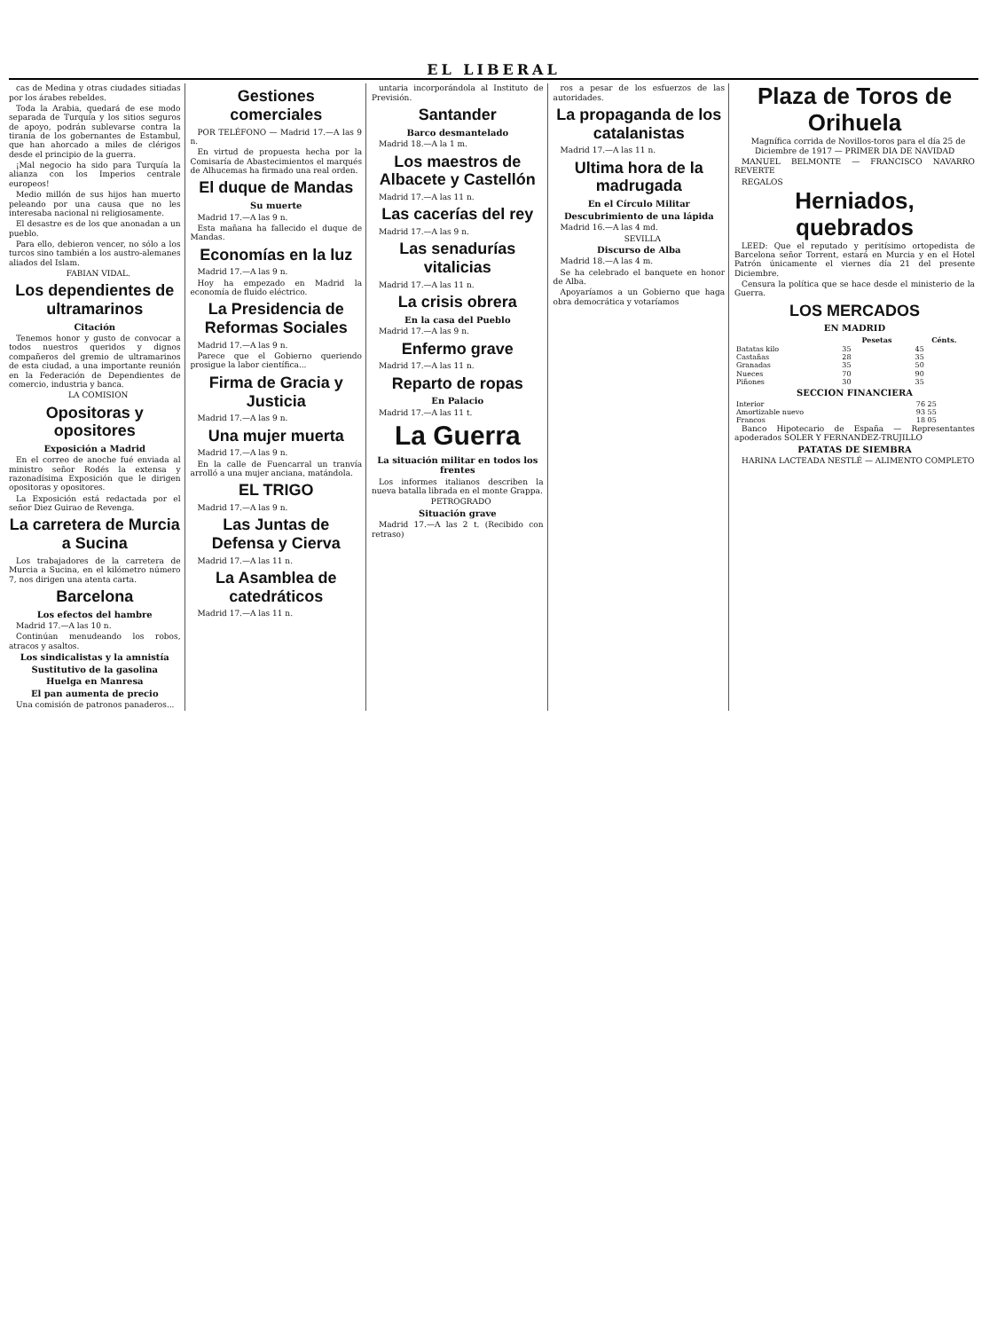EL LIBERAL
cas de Medina y otras ciudades sitiadas por los árabes rebeldes.
Toda la Arabia, quedará de ese modo separada de Turquía y los sitios seguros de apoyo, podrán sublevarse contra la tiranía de los gobernantes de Estambul, que han ahorcado a miles de clérigos desde el principio de la guerra.
¡Mal negocio ha sido para Turquía la alianza con los Imperios centrale europeos!
Medio millón de sus hijos han muerto peleando por una causa que no les interesaba nacional ni religiosamente.
El desastre es de los que anonadan a un pueblo.
Para ello, debieron vencer, no sólo a los turcos sino también a los austro-alemanes aliados del Islam.
FABIAN VIDAL.
Los dependientes de ultramarinos
Citación
Tenemos honor y gusto de convocar a todos nuestros queridos y dignos compañeros del gremio de ultramarinos de esta ciudad, a una importante reunión en la Federación de Dependientes de comercio, industria y banca.
LA COMISION
Opositoras y opositores
Exposición a Madrid
En el correo de anoche fué enviada al ministro señor Rodés la extensa y razonadísima Exposición que le dirigen opositoras y opositores.
La Exposición está redactada por el señor Diez Guirao de Revenga.
La carretera de Murcia a Sucina
Los trabajadores de la carretera de Murcia a Sucina, en el kilómetro número 7, nos dirigen una atenta carta.
Barcelona
Los efectos del hambre
Madrid 17.—A las 10 n.
Continúan menudeando los robos, atracos y asaltos.
Los sindicalistas y la amnistía
Sustitutivo de la gasolina
Huelga en Manresa
El pan aumenta de precio
Una comisión de patronos panaderos...
Gestiones comerciales
POR TELÉFONO — Madrid 17.—A las 9 n.
En virtud de propuesta hecha por la Comisaría de Abastecimientos el marqués de Alhucemas ha firmado una real orden.
El duque de Mandas
Su muerte
Madrid 17.—A las 9 n.
Esta mañana ha fallecido el duque de Mandas.
Economías en la luz
Madrid 17.—A las 9 n.
Hoy ha empezado en Madrid la economía de fluido eléctrico.
La Presidencia de Reformas Sociales
Madrid 17.—A las 9 n.
Parece que el Gobierno queriendo prosigue la labor científica...
Firma de Gracia y Justicia
Madrid 17.—A las 9 n.
Una mujer muerta
Madrid 17.—A las 9 n.
En la calle de Fuencarral un tranvía arrolló a una mujer anciana, matándola.
EL TRIGO
Madrid 17.—A las 9 n.
Las Juntas de Defensa y Cierva
Madrid 17.—A las 11 n.
La Asamblea de catedráticos
Madrid 17.—A las 11 n.
untaria incorporándola al Instituto de Previsión.
Santander
Barco desmantelado
Madrid 18.—A la 1 m.
Los maestros de Albacete y Castellón
Madrid 17.—A las 11 n.
Las cacerías del rey
Madrid 17.—A las 9 n.
Las senadurías vitalicias
Madrid 17.—A las 11 n.
La crisis obrera
En la casa del Pueblo
Madrid 17.—A las 9 n.
Enfermo grave
Madrid 17.—A las 11 n.
Reparto de ropas
En Palacio
Madrid 17.—A las 11 t.
La Guerra
La situación militar en todos los frentes
Los informes italianos describen la nueva batalla librada en el monte Grappa.
PETROGRADO
Situación grave
Madrid 17.—A las 2 t. (Recibido con retraso)
ros a pesar de los esfuerzos de las autoridades.
La propaganda de los catalanistas
Madrid 17.—A las 11 n.
Ultima hora de la madrugada
En el Círculo Militar
Descubrimiento de una lápida
Madrid 16.—A las 4 md.
SEVILLA
Discurso de Alba
Madrid 18.—A las 4 m.
Se ha celebrado el banquete en honor de Alba.
Apoyaríamos a un Gobierno que haga obra democrática y votaríamos
Plaza de Toros de Orihuela
Magnífica corrida de Novillos-toros para el día 25 de Diciembre de 1917 — PRIMER DIA DE NAVIDAD
MANUEL BELMONTE — FRANCISCO NAVARRO REVERTE
REGALOS
Herniados, quebrados
LEED: Que el reputado y peritísimo ortopedista de Barcelona señor Torrent, estará en Murcia y en el Hotel Patrón únicamente el viernes día 21 del presente Diciembre.
Censura la política que se hace desde el ministerio de la Guerra.
LOS MERCADOS
EN MADRID
| | Pesetas | Cénts. |
| --- | --- | --- |
| Batatas kilo | 35 | 45 |
| Castañas | 28 | 35 |
| Granadas | 35 | 50 |
| Nueces | 70 | 90 |
| Piñones | 30 | 35 |
SECCION FINANCIERA
| Interior | 76 25 |
| Amortizable nuevo | 93 55 |
| Francos | 18 05 |
Banco Hipotecario de España — Representantes apoderados SOLER Y FERNANDEZ-TRUJILLO
PATATAS DE SIEMBRA
HARINA LACTEADA NESTLÉ — ALIMENTO COMPLETO